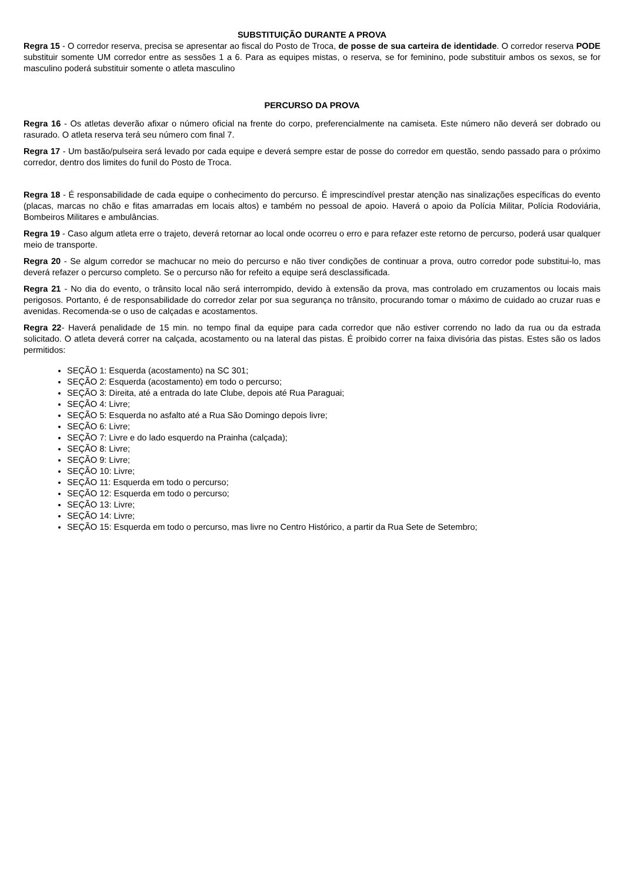SUBSTITUIÇÃO DURANTE A PROVA
Regra 15 - O corredor reserva, precisa se apresentar ao fiscal do Posto de Troca, de posse de sua carteira de identidade. O corredor reserva PODE substituir somente UM corredor entre as sessões 1 a 6. Para as equipes mistas, o reserva, se for feminino, pode substituir ambos os sexos, se for masculino poderá substituir somente o atleta masculino
PERCURSO DA PROVA
Regra 16 - Os atletas deverão afixar o número oficial na frente do corpo, preferencialmente na camiseta. Este número não deverá ser dobrado ou rasurado. O atleta reserva terá seu número com final 7.
Regra 17 - Um bastão/pulseira será levado por cada equipe e deverá sempre estar de posse do corredor em questão, sendo passado para o próximo corredor, dentro dos limites do funil do Posto de Troca.
Regra 18 - É responsabilidade de cada equipe o conhecimento do percurso. É imprescindível prestar atenção nas sinalizações específicas do evento (placas, marcas no chão e fitas amarradas em locais altos) e também no pessoal de apoio. Haverá o apoio da Polícia Militar, Polícia Rodoviária, Bombeiros Militares e ambulâncias.
Regra 19 - Caso algum atleta erre o trajeto, deverá retornar ao local onde ocorreu o erro e para refazer este retorno de percurso, poderá usar qualquer meio de transporte.
Regra 20 - Se algum corredor se machucar no meio do percurso e não tiver condições de continuar a prova, outro corredor pode substitui-lo, mas deverá refazer o percurso completo. Se o percurso não for refeito a equipe será desclassificada.
Regra 21 - No dia do evento, o trânsito local não será interrompido, devido à extensão da prova, mas controlado em cruzamentos ou locais mais perigosos. Portanto, é de responsabilidade do corredor zelar por sua segurança no trânsito, procurando tomar o máximo de cuidado ao cruzar ruas e avenidas. Recomenda-se o uso de calçadas e acostamentos.
Regra 22- Haverá penalidade de 15 min. no tempo final da equipe para cada corredor que não estiver correndo no lado da rua ou da estrada solicitado. O atleta deverá correr na calçada, acostamento ou na lateral das pistas. É proibido correr na faixa divisória das pistas. Estes são os lados permitidos:
SEÇÃO 1: Esquerda (acostamento) na SC 301;
SEÇÃO 2: Esquerda (acostamento) em todo o percurso;
SEÇÃO 3: Direita, até a entrada do Iate Clube, depois até Rua Paraguai;
SEÇÃO 4: Livre;
SEÇÃO 5: Esquerda no asfalto até a Rua São Domingo depois livre;
SEÇÃO 6: Livre;
SEÇÃO 7: Livre e do lado esquerdo na Prainha (calçada);
SEÇÃO 8: Livre;
SEÇÃO 9: Livre;
SEÇÃO 10: Livre;
SEÇÃO 11: Esquerda em todo o percurso;
SEÇÃO 12: Esquerda em todo o percurso;
SEÇÃO 13: Livre;
SEÇÃO 14: Livre;
SEÇÃO 15: Esquerda em todo o percurso, mas livre no Centro Histórico, a partir da Rua Sete de Setembro;